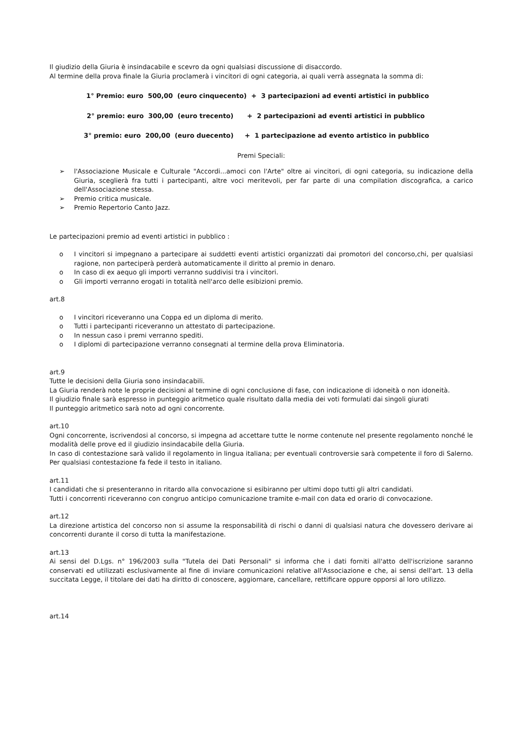Il giudizio della Giuria è insindacabile e scevro da ogni qualsiasi discussione di disaccordo.
Al termine della prova finale la Giuria proclamerà i vincitori di ogni categoria, ai quali verrà assegnata la somma di:
1° Premio: euro 500,00 (euro cinquecento) + 3 partecipazioni ad eventi artistici in pubblico
2° premio: euro 300,00 (euro trecento) + 2 partecipazioni ad eventi artistici in pubblico
3° premio: euro 200,00 (euro duecento) + 1 partecipazione ad evento artistico in pubblico
Premi Speciali:
➢ l'Associazione Musicale e Culturale "Accordi...amoci con l'Arte" oltre ai vincitori, di ogni categoria, su indicazione della Giuria, sceglierà fra tutti i partecipanti, altre voci meritevoli, per far parte di una compilation discografica, a carico dell'Associazione stessa.
➢ Premio critica musicale.
➢ Premio Repertorio Canto Jazz.
Le partecipazioni premio ad eventi artistici in pubblico :
o I vincitori si impegnano a partecipare ai suddetti eventi artistici organizzati dai promotori del concorso,chi, per qualsiasi ragione, non parteciperà perderà automaticamente il diritto al premio in denaro.
o In caso di ex aequo gli importi verranno suddivisi tra i vincitori.
o Gli importi verranno erogati in totalità nell'arco delle esibizioni premio.
art.8
o I vincitori riceveranno una Coppa ed un diploma di merito.
o Tutti i partecipanti riceveranno un attestato di partecipazione.
o In nessun caso i premi verranno spediti.
o I diplomi di partecipazione verranno consegnati al termine della prova Eliminatoria.
art.9
Tutte le decisioni della Giuria sono insindacabili.
La Giuria renderà note le proprie decisioni al termine di ogni conclusione di fase, con indicazione di idoneità o non idoneità.
Il giudizio finale sarà espresso in punteggio aritmetico quale risultato dalla media dei voti formulati dai singoli giurati
Il punteggio aritmetico sarà noto ad ogni concorrente.
art.10
Ogni concorrente, iscrivendosi al concorso, si impegna ad accettare tutte le norme contenute nel presente regolamento nonché le modalità delle prove ed il giudizio insindacabile della Giuria.
In caso di contestazione sarà valido il regolamento in lingua italiana; per eventuali controversie sarà competente il foro di Salerno.
Per qualsiasi contestazione fa fede il testo in italiano.
art.11
I candidati che si presenteranno in ritardo alla convocazione si esibiranno per ultimi dopo tutti gli altri candidati.
Tutti i concorrenti riceveranno con congruo anticipo comunicazione tramite e-mail con data ed orario di convocazione.
art.12
La direzione artistica del concorso non si assume la responsabilità di rischi o danni di qualsiasi natura che dovessero derivare ai concorrenti durante il corso di tutta la manifestazione.
art.13
Ai sensi del D.Lgs. n° 196/2003 sulla "Tutela dei Dati Personali" si informa che i dati forniti all'atto dell'iscrizione saranno conservati ed utilizzati esclusivamente al fine di inviare comunicazioni relative all'Associazione e che, ai sensi dell'art. 13 della succitata Legge, il titolare dei dati ha diritto di conoscere, aggiornare, cancellare, rettificare oppure opporsi al loro utilizzo.
art.14